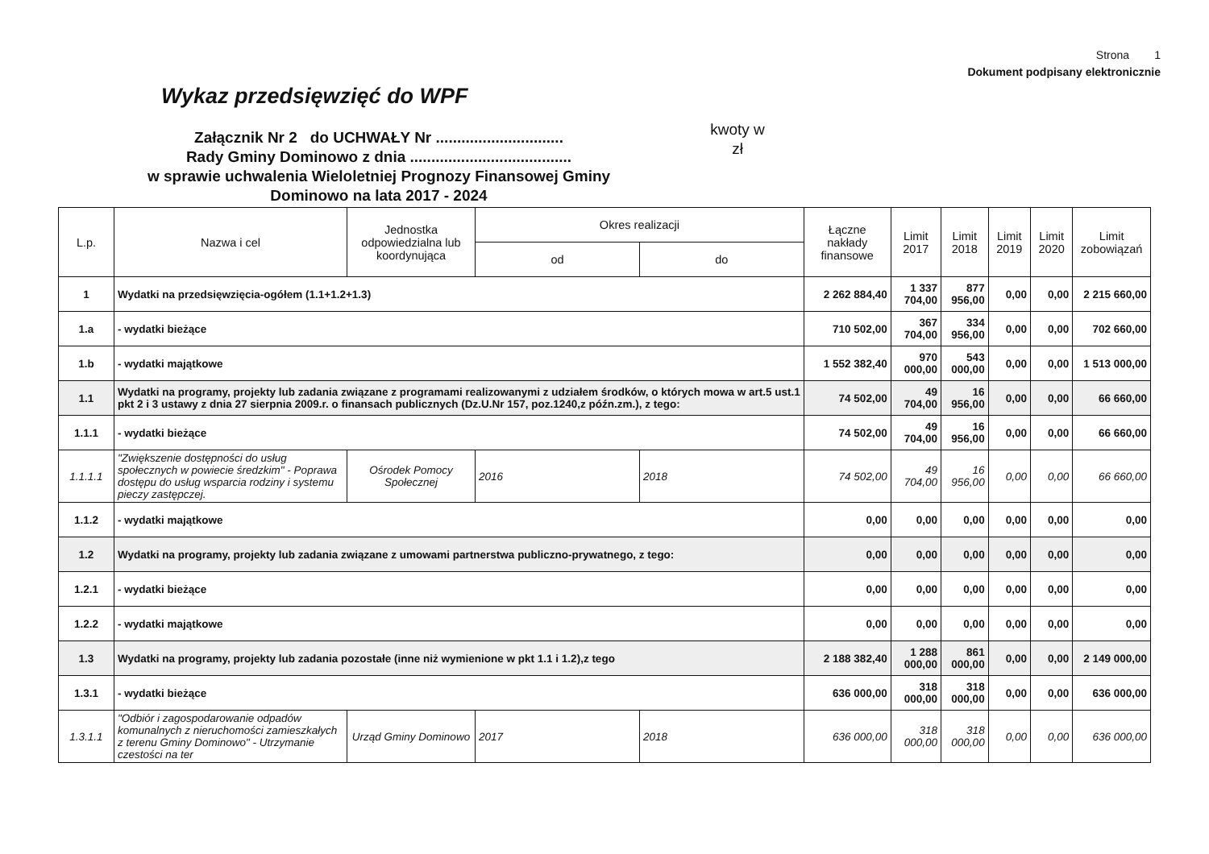Strona 1
Dokument podpisany elektronicznie
Wykaz przedsięwzięć do WPF
Załącznik Nr 2 do UCHWAŁY Nr ..............................
Rady Gminy Dominowo z dnia ......................................
w sprawie uchwalenia Wieloletniej Prognozy Finansowej Gminy
Dominowo na lata 2017 - 2024
kwoty w
zł
| L.p. | Nazwa i cel | Jednostka odpowiedzialna lub koordynująca | Okres realizacji | | Łączne nakłady finansowe | Limit 2017 | Limit 2018 | Limit 2019 | Limit 2020 | Limit zobowiązań |
| --- | --- | --- | --- | --- | --- | --- | --- | --- | --- | --- |
| | | | od | do | | | | | | |
| 1 | Wydatki na przedsięwzięcia-ogółem (1.1+1.2+1.3) | | | | 2 262 884,40 | 1 337 704,00 | 877 956,00 | 0,00 | 0,00 | 2 215 660,00 |
| 1.a | - wydatki bieżące | | | | 710 502,00 | 367 704,00 | 334 956,00 | 0,00 | 0,00 | 702 660,00 |
| 1.b | - wydatki majątkowe | | | | 1 552 382,40 | 970 000,00 | 543 000,00 | 0,00 | 0,00 | 1 513 000,00 |
| 1.1 | Wydatki na programy, projekty lub zadania związane z programami realizowanymi z udziałem środków, o których mowa w art.5 ust.1 pkt 2 i 3 ustawy z dnia 27 sierpnia 2009.r. o finansach publicznych (Dz.U.Nr 157, poz.1240,z późn.zm.), z tego: | | | | 74 502,00 | 49 704,00 | 16 956,00 | 0,00 | 0,00 | 66 660,00 |
| 1.1.1 | - wydatki bieżące | | | | 74 502,00 | 49 704,00 | 16 956,00 | 0,00 | 0,00 | 66 660,00 |
| 1.1.1.1 | "Zwiększenie dostępności do usług społecznych w powiecie średzkim" - Poprawa dostępu do usług wsparcia rodziny i systemu pieczy zastępczej. | Ośrodek Pomocy Społecznej | 2016 | 2018 | 74 502,00 | 49 704,00 | 16 956,00 | 0,00 | 0,00 | 66 660,00 |
| 1.1.2 | - wydatki majątkowe | | | | 0,00 | 0,00 | 0,00 | 0,00 | 0,00 | 0,00 |
| 1.2 | Wydatki na programy, projekty lub zadania związane z umowami partnerstwa publiczno-prywatnego, z tego: | | | | 0,00 | 0,00 | 0,00 | 0,00 | 0,00 | 0,00 |
| 1.2.1 | - wydatki bieżące | | | | 0,00 | 0,00 | 0,00 | 0,00 | 0,00 | 0,00 |
| 1.2.2 | - wydatki majątkowe | | | | 0,00 | 0,00 | 0,00 | 0,00 | 0,00 | 0,00 |
| 1.3 | Wydatki na programy, projekty lub zadania pozostałe (inne niż wymienione w pkt 1.1 i 1.2),z tego | | | | 2 188 382,40 | 1 288 000,00 | 861 000,00 | 0,00 | 0,00 | 2 149 000,00 |
| 1.3.1 | - wydatki bieżące | | | | 636 000,00 | 318 000,00 | 318 000,00 | 0,00 | 0,00 | 636 000,00 |
| 1.3.1.1 | "Odbiór i zagospodarowanie odpadów komunalnych z nieruchomości zamieszkałych z terenu Gminy Dominowo" - Utrzymanie czestości na ter | Urząd Gminy Dominowo | 2017 | 2018 | 636 000,00 | 318 000,00 | 318 000,00 | 0,00 | 0,00 | 636 000,00 |